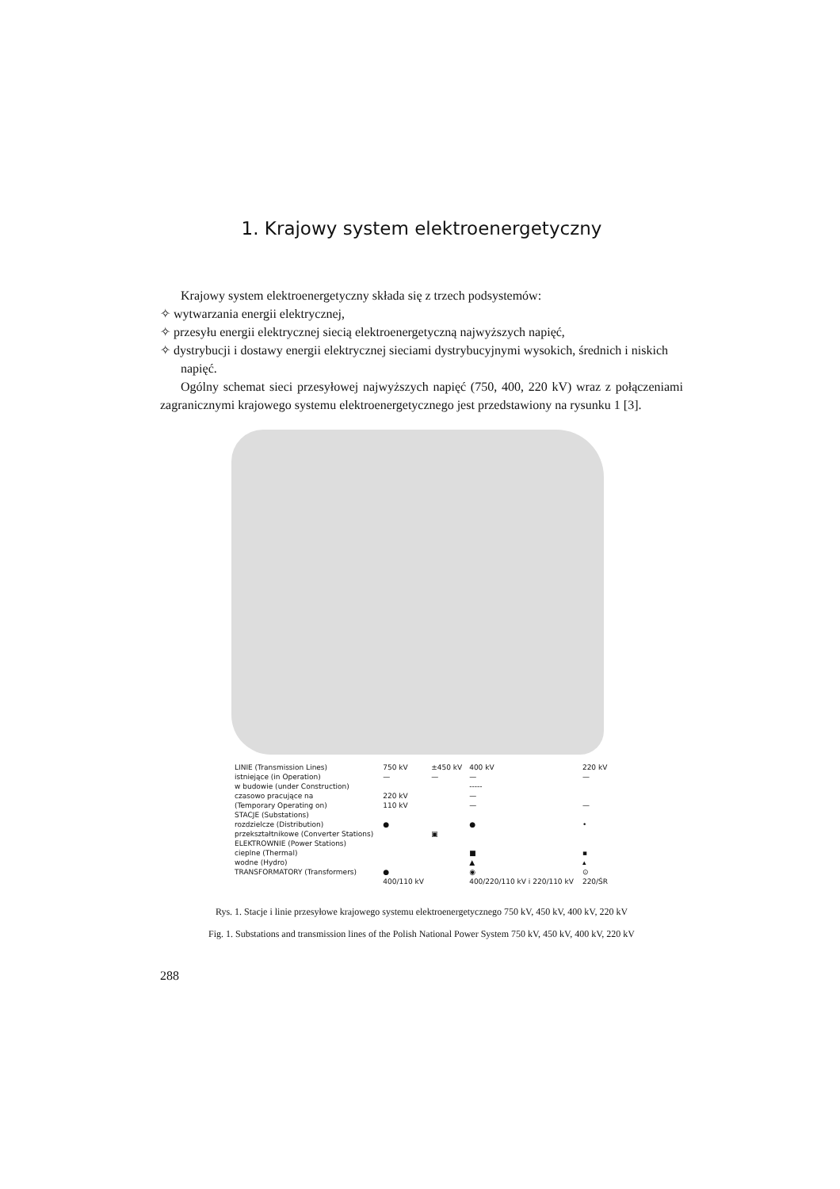1. Krajowy system elektroenergetyczny
Krajowy system elektroenergetyczny składa się z trzech podsystemów:
✧ wytwarzania energii elektrycznej,
✧ przesyłu energii elektrycznej siecią elektroenergetyczną najwyższych napięć,
✧ dystrybucji i dostawy energii elektrycznej sieciami dystrybucyjnymi wysokich, średnich i niskich napięć.
Ogólny schemat sieci przesyłowej najwyższych napięć (750, 400, 220 kV) wraz z połączeniami zagranicznymi krajowego systemu elektroenergetycznego jest przedstawiony na rysunku 1 [3].
| LINIE (Transmission Lines) | 750 kV | ±450 kV | 400 kV | 220 kV |
| istniejące (in Operation) | — | — | — | — |
| w budowie (under Construction) | | | ----- | |
| czasowo pracujące na | 220 kV | | — | |
| (Temporary Operating on) | 110 kV | | — | — |
| STACJE (Substations) | | | | |
| rozdzielcze (Distribution) | ● | | ● | • |
| przekształtnikowe (Converter Stations) | | ▣ | | |
| ELEKTROWNIE (Power Stations) | | | | |
| cieplne (Thermal) | | | ■ | ▪ |
| wodne (Hydro) | | | ▲ | ▴ |
| TRANSFORMATORY (Transformers) | ● | | ◉ | ⊙ |
| | 400/110 kV | | 400/220/110 kV i 220/110 kV | 220/ŚR |
Rys. 1. Stacje i linie przesyłowe krajowego systemu elektroenergetycznego 750 kV, 450 kV, 400 kV, 220 kV
Fig. 1. Substations and transmission lines of the Polish National Power System 750 kV, 450 kV, 400 kV, 220 kV
288